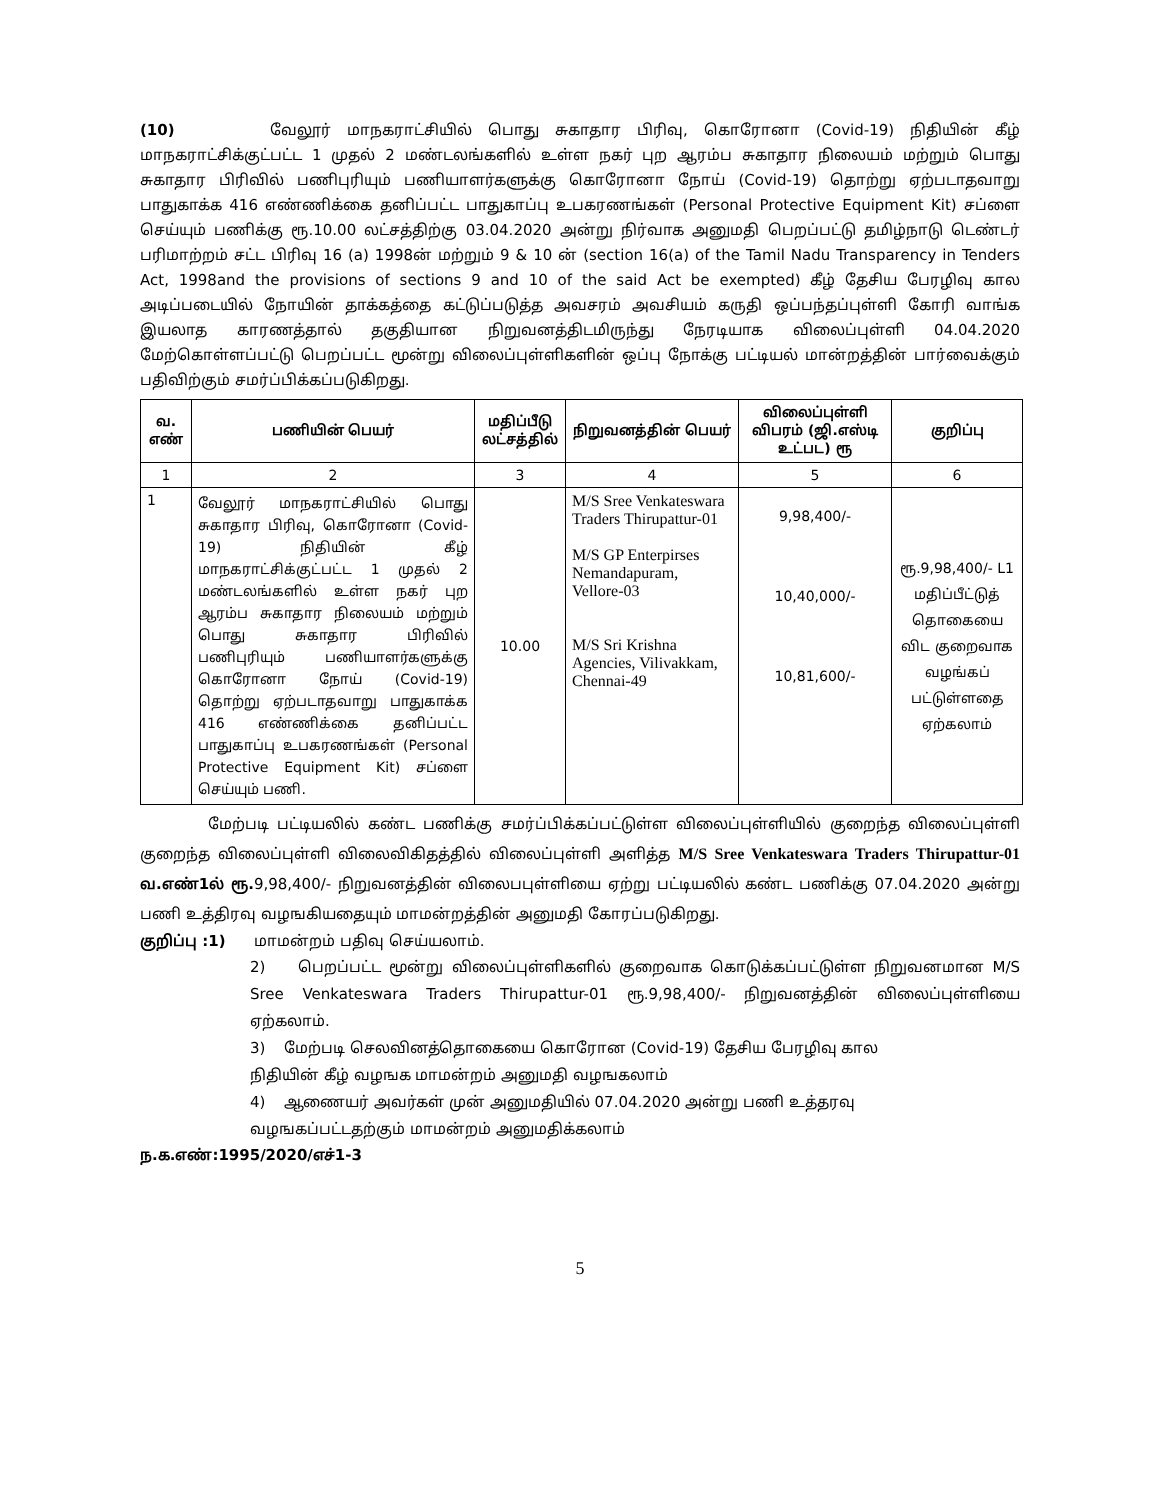(10) வேலூர் மாநகராட்சியில் பொது சுகாதார பிரிவு, கொரோனா (Covid-19) நிதியின் கீழ் மாநகராட்சிக்குட்பட்ட 1 முதல் 2 மண்டலங்களில் உள்ள நகர் புற ஆரம்ப சுகாதார நிலையம் மற்றும் பொது சுகாதார பிரிவில் பணிபுரியும் பணியாளர்களுக்கு கொரோனா நோய் (Covid-19) தொற்று ஏற்படாதவாறு பாதுகாக்க 416 எண்ணிக்கை தனிப்பட்ட பாதுகாப்பு உபகரணங்கள் (Personal Protective Equipment Kit) சப்ளை செய்யும் பணிக்கு ரூ.10.00 லட்சத்திற்கு 03.04.2020 அன்று நிர்வாக அனுமதி பெறப்பட்டு தமிழ்நாடு டெண்டர் பரிமாற்றம் சட்ட பிரிவு 16 (a) 1998ன் மற்றும் 9 & 10 ன் (section 16(a) of the Tamil Nadu Transparency in Tenders Act, 1998and the provisions of sections 9 and 10 of the said Act be exempted) கீழ் தேசிய பேரழிவு கால அடிப்படையில் நோயின் தாக்கத்தை கட்டுப்படுத்த அவசரம் அவசியம் கருதி ஒப்பந்தப்புள்ளி கோரி வாங்க இயலாத காரணத்தால் தகுதியான நிறுவனத்திடமிருந்து நேரடியாக விலைப்புள்ளி 04.04.2020 மேற்கொள்ளப்பட்டு பெறப்பட்ட மூன்று விலைப்புள்ளிகளின் ஒப்பு நோக்கு பட்டியல் மான்றத்தின் பார்வைக்கும் பதிவிற்கும் சமர்ப்பிக்கப்படுகிறது.
| வ. எண் | பணியின் பெயர் | மதிப்பீடு லட்சத்தில் | நிறுவனத்தின் பெயர் | விலைப்புள்ளி விபரம் (ஜி.எஸ்டி உட்பட) ரூ | குறிப்பு |
| --- | --- | --- | --- | --- | --- |
| 1 | 2 | 3 | 4 | 5 | 6 |
| 1 | வேலூர் மாநகராட்சியில் பொது சுகாதார பிரிவு, கொரோனா (Covid-19) நிதியின் கீழ் மாநகராட்சிக்குட்பட்ட 1 முதல் 2 மண்டலங்களில் உள்ள நகர் புற ஆரம்ப சுகாதார நிலையம் மற்றும் பொது சுகாதார பிரிவில் பணிபுரியும் பணியாளர்களுக்கு கொரோனா நோய் (Covid-19) தொற்று ஏற்படாதவாறு பாதுகாக்க 416 எண்ணிக்கை தனிப்பட்ட பாதுகாப்பு உபகரணங்கள் (Personal Protective Equipment Kit) சப்ளை செய்யும் பணி. | 10.00 | M/S Sree Venkateswara Traders Thirupattur-01 M/S GP Enterpirses Nemandapuram, Vellore-03 M/S Sri Krishna Agencies, Vilivakkam, Chennai-49 | 9,98,400/- 10,40,000/- 10,81,600/- | ரூ.9,98,400/- L1 மதிப்பீட்டுத் தொகையை விட குறைவாக வழங்கப் பட்டுள்ளதை ஏற்கலாம் |
மேற்படி பட்டியலில் கண்ட பணிக்கு சமர்ப்பிக்கப்பட்டுள்ள விலைப்புள்ளியில் குறைந்த விலைப்புள்ளி குறைந்த விலைப்புள்ளி விலைவிகிதத்தில் விலைப்புள்ளி அளித்த M/S Sree Venkateswara Traders Thirupattur-01 வ.எண்1ல் ரூ. 9,98,400/- நிறுவனத்தின் விலைபபுள்ளியை ஏற்று பட்டியலில் கண்ட பணிக்கு 07.04.2020 அன்று பணி உத்திரவு வழஙகியதையும் மாமன்றத்தின் அனுமதி கோரப்படுகிறது.
குறிப்பு :1) மாமன்றம் பதிவு செய்யலாம்.
2) பெறப்பட்ட மூன்று விலைப்புள்ளிகளில் குறைவாக கொடுக்கப்பட்டுள்ள நிறுவனமான M/S Sree Venkateswara Traders Thirupattur-01 ரூ.9,98,400/- நிறுவனத்தின் விலைப்புள்ளியை ஏற்கலாம்.
3) மேற்படி செலவினத்தொகையை கொரோன (Covid-19) தேசிய பேரழிவு கால
நிதியின் கீழ் வழஙக மாமன்றம் அனுமதி வழஙகலாம்
4) ஆணையர் அவர்கள் முன் அனுமதியில் 07.04.2020 அன்று பணி உத்தரவு
வழஙகப்பட்டதற்கும் மாமன்றம் அனுமதிக்கலாம்
ந.க.எண்:1995/2020/எச்1-3
5